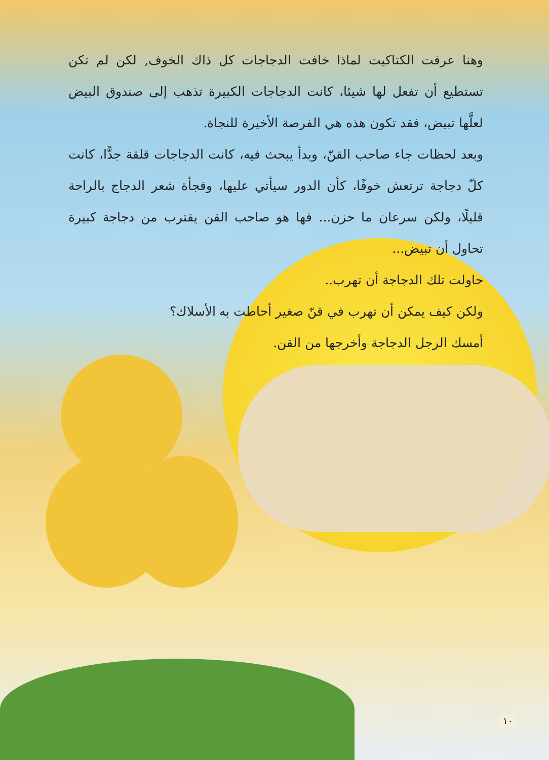وهنا عرفت الكتاكيت لماذا خافت الدجاجات كل ذاك الخوف, لكن لم تكن تستطيع أن تفعل لها شيئا، كانت الدجاجات الكبيرة تذهب إلى صندوق البيض لعلَّها تبيض، فقد تكون هذه هي الفرصة الأخيرة للنجاة.
وبعد لحظات جاء صاحب القنّ، وبدأ يبحث فيه، كانت الدجاجات قلقة جدًّا، كانت كلّ دجاجة ترتعش خوفًا، كأن الدور سيأتي عليها، وفجأة شعر الدجاج بالراحة قليلًا، ولكن سرعان ما حزن... فها هو صاحب القن يقترب من دجاجة كبيرة تحاول أن تبيض...
حاولت تلك الدجاجة أن تهرب..
ولكن كيف يمكن أن تهرب في قنّ صغير أحاطت به الأسلاك؟
أمسك الرجل الدجاجة وأخرجها من القن.
١٠